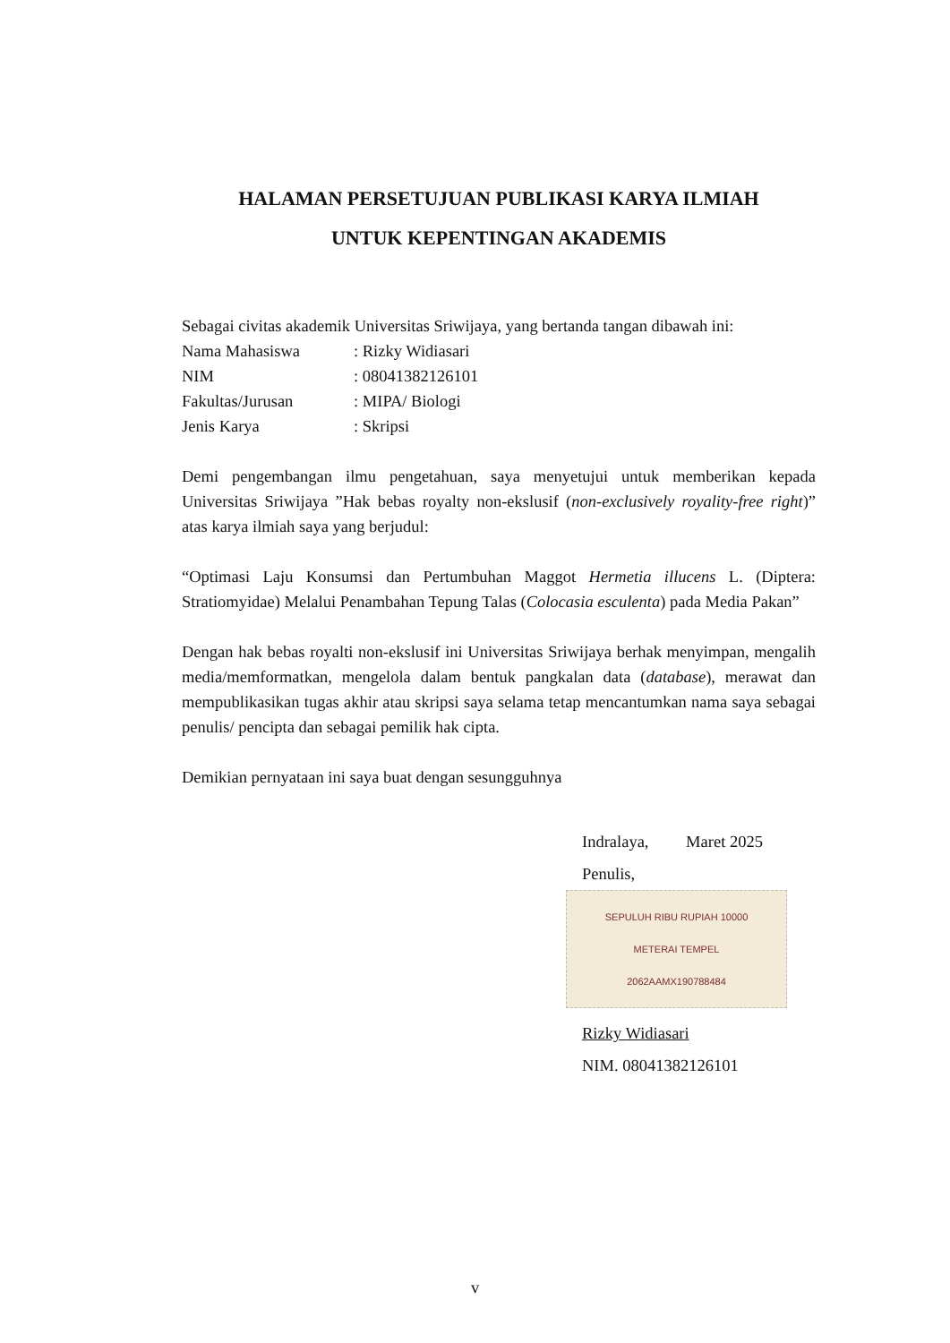HALAMAN PERSETUJUAN PUBLIKASI KARYA ILMIAH
UNTUK KEPENTINGAN AKADEMIS
Sebagai civitas akademik Universitas Sriwijaya, yang bertanda tangan dibawah ini:
| Nama Mahasiswa | : Rizky Widiasari |
| NIM | : 08041382126101 |
| Fakultas/Jurusan | : MIPA/ Biologi |
| Jenis Karya | : Skripsi |
Demi pengembangan ilmu pengetahuan, saya menyetujui untuk memberikan kepada Universitas Sriwijaya ”Hak bebas royalty non-ekslusif (non-exclusively royality-free right)” atas karya ilmiah saya yang berjudul:
“Optimasi Laju Konsumsi dan Pertumbuhan Maggot Hermetia illucens L. (Diptera: Stratiomyidae) Melalui Penambahan Tepung Talas (Colocasia esculenta) pada Media Pakan”
Dengan hak bebas royalti non-ekslusif ini Universitas Sriwijaya berhak menyimpan, mengalih media/memformatkan, mengelola dalam bentuk pangkalan data (database), merawat dan mempublikasikan tugas akhir atau skripsi saya selama tetap mencantumkan nama saya sebagai penulis/ pencipta dan sebagai pemilik hak cipta.
Demikian pernyataan ini saya buat dengan sesungguhnya
Indralaya, Maret 2025
Penulis,
SEPULUH RIBU RUPIAH 10000
METERAI TEMPEL
2062AAMX190788484
Rizky Widiasari
NIM. 08041382126101
v